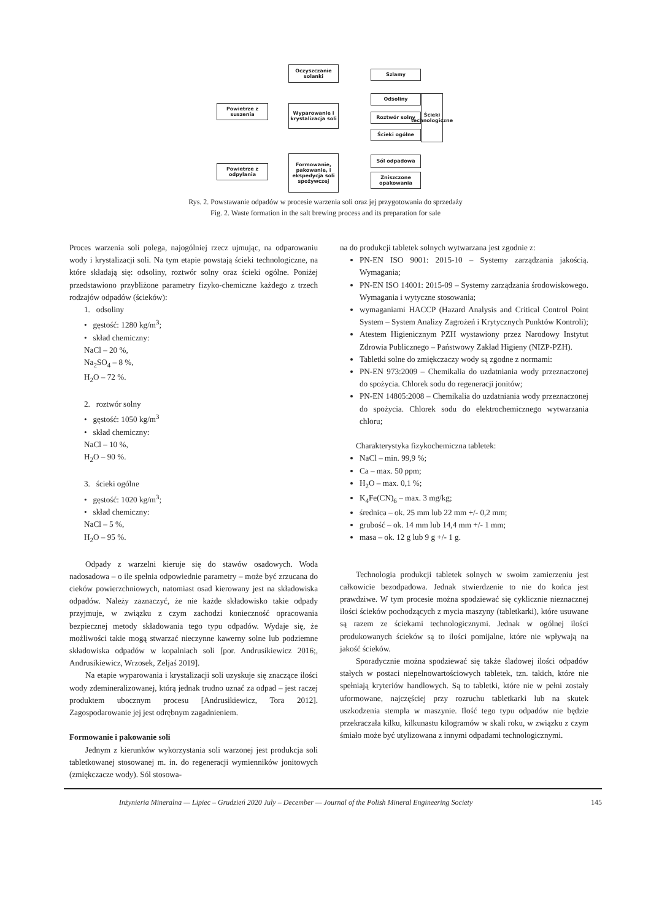Oczyszczanie solanki
Szlamy
Powietrze z suszenia
Wyparowanie i krystalizacja soli
Odsoliny
Roztwór solny
Ścieki ogólne
Ścieki technologiczne
Powietrze z odpylania
Formowanie, pakowanie, i ekspedycja soli spożywczej
Sól odpadowa
Zniszczone opakowania
Rys. 2. Powstawanie odpadów w procesie warzenia soli oraz jej przygotowania do sprzedaży
Fig. 2. Waste formation in the salt brewing process and its preparation for sale
Proces warzenia soli polega, najogólniej rzecz ujmując, na odparowaniu wody i krystalizacji soli. Na tym etapie powstają ścieki technologiczne, na które składają się: odsoliny, roztwór solny oraz ścieki ogólne. Poniżej przedstawiono przybliżone parametry fizyko-chemiczne każdego z trzech rodzajów odpadów (ścieków):
1. odsoliny
• gęstość: 1280 kg/m<sup>3</sup>;
• skład chemiczny:
NaCl – 20 %,
Na<sub>2</sub>SO<sub>4</sub> – 8 %,
H<sub>2</sub>O – 72 %.
2. roztwór solny
• gęstość: 1050 kg/m<sup>3</sup>
• skład chemiczny:
NaCl – 10 %,
H<sub>2</sub>O – 90 %.
3. ścieki ogólne
• gęstość: 1020 kg/m<sup>3</sup>;
• skład chemiczny:
NaCl – 5 %,
H<sub>2</sub>O – 95 %.
Odpady z warzelni kieruje się do stawów osadowych. Woda nadosadowa – o ile spełnia odpowiednie parametry – może być zrzucana do cieków powierzchniowych, natomiast osad kierowany jest na składowiska odpadów. Należy zaznaczyć, że nie każde składowisko takie odpady przyjmuje, w związku z czym zachodzi konieczność opracowania bezpiecznej metody składowania tego typu odpadów. Wydaje się, że możliwości takie mogą stwarzać nieczynne kawerny solne lub podziemne składowiska odpadów w kopalniach soli [por. Andrusikiewicz 2016;, Andrusikiewicz, Wrzosek, Zeljaś 2019].
Na etapie wyparowania i krystalizacji soli uzyskuje się znaczące ilości wody zdemineralizowanej, którą jednak trudno uznać za odpad – jest raczej produktem ubocznym procesu [Andrusikiewicz, Tora 2012]. Zagospodarowanie jej jest odrębnym zagadnieniem.
Formowanie i pakowanie soli
Jednym z kierunków wykorzystania soli warzonej jest produkcja soli tabletkowanej stosowanej m. in. do regeneracji wymienników jonitowych (zmiękczacze wody). Sól stosowa-
na do produkcji tabletek solnych wytwarzana jest zgodnie z:
PN-EN ISO 9001: 2015-10 – Systemy zarządzania jakością. Wymagania;
PN-EN ISO 14001: 2015-09 – Systemy zarządzania środowiskowego. Wymagania i wytyczne stosowania;
wymaganiami HACCP (Hazard Analysis and Critical Control Point System – System Analizy Zagrożeń i Krytycznych Punktów Kontroli);
Atestem Higienicznym PZH wystawiony przez Narodowy Instytut Zdrowia Publicznego – Państwowy Zakład Higieny (NIZP-PZH).
Tabletki solne do zmiękczaczy wody są zgodne z normami:
PN-EN 973:2009 – Chemikalia do uzdatniania wody przeznaczonej do spożycia. Chlorek sodu do regeneracji jonitów;
PN-EN 14805:2008 – Chemikalia do uzdatniania wody przeznaczonej do spożycia. Chlorek sodu do elektrochemicznego wytwarzania chloru;
Charakterystyka fizykochemiczna tabletek:
NaCl – min. 99,9 %;
Ca – max. 50 ppm;
H<sub>2</sub>O – max. 0,1 %;
K<sub>4</sub>Fe(CN)<sub>6</sub> – max. 3 mg/kg;
średnica – ok. 25 mm lub 22 mm +/- 0,2 mm;
grubość – ok. 14 mm lub 14,4 mm +/- 1 mm;
masa – ok. 12 g lub 9 g +/- 1 g.
Technologia produkcji tabletek solnych w swoim zamierzeniu jest całkowicie bezodpadowa. Jednak stwierdzenie to nie do końca jest prawdziwe. W tym procesie można spodziewać się cyklicznie nieznacznej ilości ścieków pochodzących z mycia maszyny (tabletkarki), które usuwane są razem ze ściekami technologicznymi. Jednak w ogólnej ilości produkowanych ścieków są to ilości pomijalne, które nie wpływają na jakość ścieków.
Sporadycznie można spodziewać się także śladowej ilości odpadów stałych w postaci niepełnowartościowych tabletek, tzn. takich, które nie spełniają kryteriów handlowych. Są to tabletki, które nie w pełni zostały uformowane, najczęściej przy rozruchu tabletkarki lub na skutek uszkodzenia stempla w maszynie. Ilość tego typu odpadów nie będzie przekraczała kilku, kilkunastu kilogramów w skali roku, w związku z czym śmiało może być utylizowana z innymi odpadami technologicznymi.
Inżynieria Mineralna — Lipiec – Grudzień 2020 July – December — Journal of the Polish Mineral Engineering Society 145